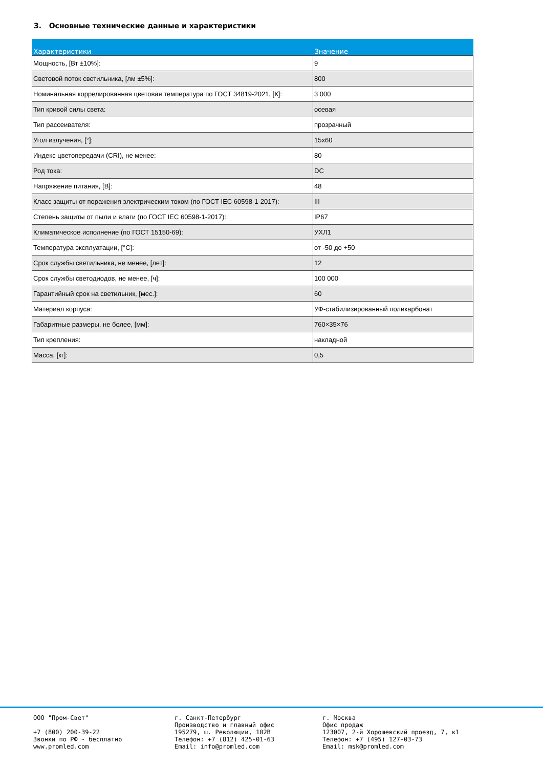3. Основные технические данные и характеристики
| Характеристики | Значение |
| --- | --- |
| Мощность, [Вт ±10%]: | 9 |
| Световой поток светильника, [лм ±5%]: | 800 |
| Номинальная коррелированная цветовая температура по ГОСТ 34819-2021, [К]: | 3 000 |
| Тип кривой силы света: | осевая |
| Тип рассеивателя: | прозрачный |
| Угол излучения, [°]: | 15x60 |
| Индекс цветопередачи (CRI), не менее: | 80 |
| Род тока: | DC |
| Напряжение питания, [В]: | 48 |
| Класс защиты от поражения электрическим током (по ГОСТ IEC 60598-1-2017): | III |
| Степень защиты от пыли и влаги (по ГОСТ IEC 60598-1-2017): | IP67 |
| Климатическое исполнение (по ГОСТ 15150-69): | УХЛ1 |
| Температура эксплуатации, [°C]: | от -50 до +50 |
| Срок службы светильника, не менее, [лет]: | 12 |
| Срок службы светодиодов, не менее, [ч]: | 100 000 |
| Гарантийный срок на светильник, [мес.]: | 60 |
| Материал корпуса: | УФ-стабилизированный поликарбонат |
| Габаритные размеры, не более, [мм]: | 760×35×76 |
| Тип крепления: | накладной |
| Масса, [кг]: | 0,5 |
ООО "Пром-Свет" +7 (800) 200-39-22 Звонки по РФ - бесплатно www.promled.com
г. Санкт-Петербург Производство и главный офис 195279, ш. Революции, 102В Телефон: +7 (812) 425-01-63 Email: info@promled.com
г. Москва Офис продаж 123007, 2-й Хорошевский проезд, 7, к1 Телефон: +7 (495) 127-03-73 Email: msk@promled.com